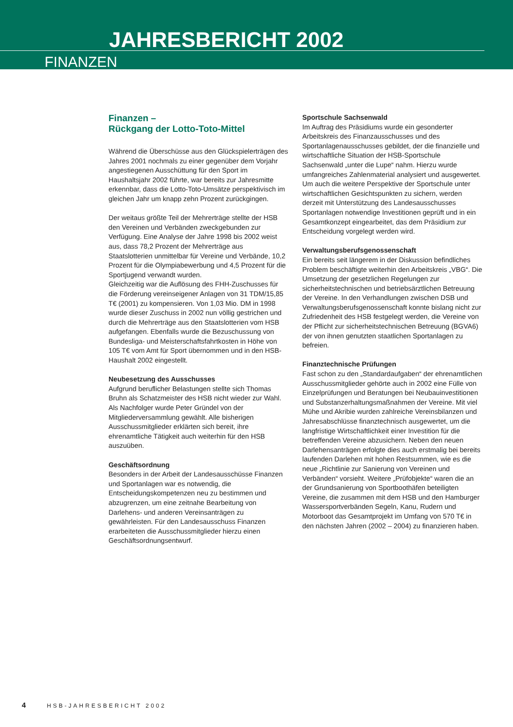JAHRESBERICHT 2002
FINANZEN
Finanzen –
Rückgang der Lotto-Toto-Mittel
Während die Überschüsse aus den Glückspielerträgen des Jahres 2001 nochmals zu einer gegenüber dem Vorjahr angestiegenen Ausschüttung für den Sport im Haushaltsjahr 2002 führte, war bereits zur Jahresmitte erkennbar, dass die Lotto-Toto-Umsätze perspektivisch im gleichen Jahr um knapp zehn Prozent zurückgingen.
Der weitaus größte Teil der Mehrerträge stellte der HSB den Vereinen und Verbänden zweckgebunden zur Verfügung. Eine Analyse der Jahre 1998 bis 2002 weist aus, dass 78,2 Prozent der Mehrerträge aus Staatslotterien unmittelbar für Vereine und Verbände, 10,2 Prozent für die Olympiabewerbung und 4,5 Prozent für die Sportjugend verwandt wurden.
Gleichzeitig war die Auflösung des FHH-Zuschusses für die Förderung vereinseigener Anlagen von 31 TDM/15,85 T€ (2001) zu kompensieren. Von 1,03 Mio. DM in 1998 wurde dieser Zuschuss in 2002 nun völlig gestrichen und durch die Mehrerträge aus den Staatslotterien vom HSB aufgefangen. Ebenfalls wurde die Bezuschussung von Bundesliga- und Meisterschaftsfahrtkosten in Höhe von 105 T€ vom Amt für Sport übernommen und in den HSB-Haushalt 2002 eingestellt.
Neubesetzung des Ausschusses
Aufgrund beruflicher Belastungen stellte sich Thomas Bruhn als Schatzmeister des HSB nicht wieder zur Wahl. Als Nachfolger wurde Peter Gründel von der Mitgliederversammlung gewählt. Alle bisherigen Ausschussmitglieder erklärten sich bereit, ihre ehrenamtliche Tätigkeit auch weiterhin für den HSB auszuüben.
Geschäftsordnung
Besonders in der Arbeit der Landesausschüsse Finanzen und Sportanlagen war es notwendig, die Entscheidungskompetenzen neu zu bestimmen und abzugrenzen, um eine zeitnahe Bearbeitung von Darlehens- und anderen Vereinsanträgen zu gewährleisten. Für den Landesausschuss Finanzen erarbeiteten die Ausschussmitglieder hierzu einen Geschäftsordnungsentwurf.
Sportschule Sachsenwald
Im Auftrag des Präsidiums wurde ein gesonderter Arbeitskreis des Finanzausschusses und des Sportanlagenausschusses gebildet, der die finanzielle und wirtschaftliche Situation der HSB-Sportschule Sachsenwald „unter die Lupe“ nahm. Hierzu wurde umfangreiches Zahlenmaterial analysiert und ausgewertet. Um auch die weitere Perspektive der Sportschule unter wirtschaftlichen Gesichtspunkten zu sichern, werden derzeit mit Unterstützung des Landesausschusses Sportanlagen notwendige Investitionen geprüft und in ein Gesamtkonzept eingearbeitet, das dem Präsidium zur Entscheidung vorgelegt werden wird.
Verwaltungsberufsgenossenschaft
Ein bereits seit längerem in der Diskussion befindliches Problem beschäftigte weiterhin den Arbeitskreis „VBG“. Die Umsetzung der gesetzlichen Regelungen zur sicherheitstechnischen und betriebsärztlichen Betreuung der Vereine. In den Verhandlungen zwischen DSB und Verwaltungsberufsgenossenschaft konnte bislang nicht zur Zufriedenheit des HSB festgelegt werden, die Vereine von der Pflicht zur sicherheitstechnischen Betreuung (BGVA6) der von ihnen genutzten staatlichen Sportanlagen zu befreien.
Finanztechnische Prüfungen
Fast schon zu den „Standardaufgaben“ der ehrenamtlichen Ausschussmitglieder gehörte auch in 2002 eine Fülle von Einzelprüfungen und Beratungen bei Neubauinvestitionen und Substanzerhaltungsmaßnahmen der Vereine. Mit viel Mühe und Akribie wurden zahlreiche Vereinsbilanzen und Jahresabschlüsse finanztechnisch ausgewertet, um die langfristige Wirtschaftlichkeit einer Investition für die betreffenden Vereine abzusichern. Neben den neuen Darlehensanträgen erfolgte dies auch erstmalig bei bereits laufenden Darlehen mit hohen Restsummen, wie es die neue „Richtlinie zur Sanierung von Vereinen und Verbänden“ vorsieht. Weitere „Prüfobjekte“ waren die an der Grundsanierung von Sportboothäfen beteiligten Vereine, die zusammen mit dem HSB und den Hamburger Wassersportverbänden Segeln, Kanu, Rudern und Motorboot das Gesamtprojekt im Umfang von 570 T€ in den nächsten Jahren (2002 – 2004) zu finanzieren haben.
4 HSB-JAHRESBERICHT 2002